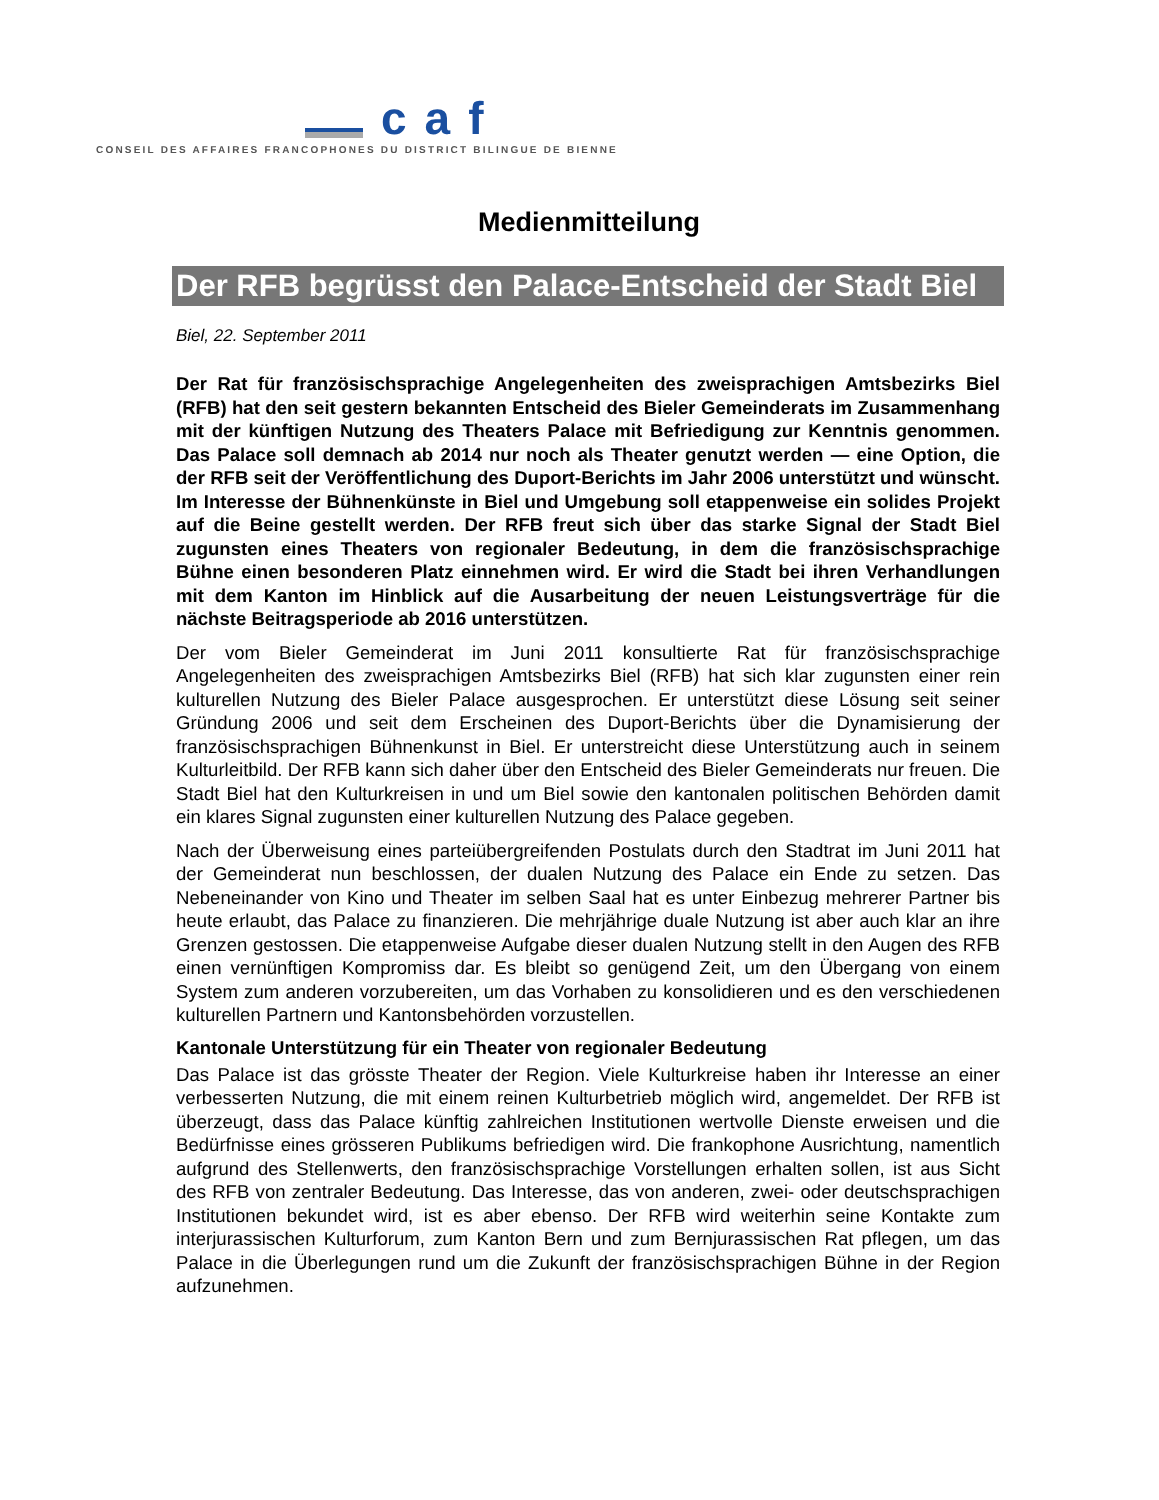caf
CONSEIL DES AFFAIRES FRANCOPHONES DU DISTRICT BILINGUE DE BIENNE
Medienmitteilung
Der RFB begrüsst den Palace-Entscheid der Stadt Biel
Biel, 22. September 2011
Der Rat für französischsprachige Angelegenheiten des zweisprachigen Amtsbezirks Biel (RFB) hat den seit gestern bekannten Entscheid des Bieler Gemeinderats im Zusammenhang mit der künftigen Nutzung des Theaters Palace mit Befriedigung zur Kenntnis genommen. Das Palace soll demnach ab 2014 nur noch als Theater genutzt werden — eine Option, die der RFB seit der Veröffentlichung des Duport-Berichts im Jahr 2006 unterstützt und wünscht. Im Interesse der Bühnenkünste in Biel und Umgebung soll etappenweise ein solides Projekt auf die Beine gestellt werden. Der RFB freut sich über das starke Signal der Stadt Biel zugunsten eines Theaters von regionaler Bedeutung, in dem die französischsprachige Bühne einen besonderen Platz einnehmen wird. Er wird die Stadt bei ihren Verhandlungen mit dem Kanton im Hinblick auf die Ausarbeitung der neuen Leistungsverträge für die nächste Beitragsperiode ab 2016 unterstützen.
Der vom Bieler Gemeinderat im Juni 2011 konsultierte Rat für französischsprachige Angelegenheiten des zweisprachigen Amtsbezirks Biel (RFB) hat sich klar zugunsten einer rein kulturellen Nutzung des Bieler Palace ausgesprochen. Er unterstützt diese Lösung seit seiner Gründung 2006 und seit dem Erscheinen des Duport-Berichts über die Dynamisierung der französischsprachigen Bühnenkunst in Biel. Er unterstreicht diese Unterstützung auch in seinem Kulturleitbild. Der RFB kann sich daher über den Entscheid des Bieler Gemeinderats nur freuen. Die Stadt Biel hat den Kulturkreisen in und um Biel sowie den kantonalen politischen Behörden damit ein klares Signal zugunsten einer kulturellen Nutzung des Palace gegeben.
Nach der Überweisung eines parteiübergreifenden Postulats durch den Stadtrat im Juni 2011 hat der Gemeinderat nun beschlossen, der dualen Nutzung des Palace ein Ende zu setzen. Das Nebeneinander von Kino und Theater im selben Saal hat es unter Einbezug mehrerer Partner bis heute erlaubt, das Palace zu finanzieren. Die mehrjährige duale Nutzung ist aber auch klar an ihre Grenzen gestossen. Die etappenweise Aufgabe dieser dualen Nutzung stellt in den Augen des RFB einen vernünftigen Kompromiss dar. Es bleibt so genügend Zeit, um den Übergang von einem System zum anderen vorzubereiten, um das Vorhaben zu konsolidieren und es den verschiedenen kulturellen Partnern und Kantonsbehörden vorzustellen.
Kantonale Unterstützung für ein Theater von regionaler Bedeutung
Das Palace ist das grösste Theater der Region. Viele Kulturkreise haben ihr Interesse an einer verbesserten Nutzung, die mit einem reinen Kulturbetrieb möglich wird, angemeldet. Der RFB ist überzeugt, dass das Palace künftig zahlreichen Institutionen wertvolle Dienste erweisen und die Bedürfnisse eines grösseren Publikums befriedigen wird. Die frankophone Ausrichtung, namentlich aufgrund des Stellenwerts, den französischsprachige Vorstellungen erhalten sollen, ist aus Sicht des RFB von zentraler Bedeutung. Das Interesse, das von anderen, zwei- oder deutschsprachigen Institutionen bekundet wird, ist es aber ebenso. Der RFB wird weiterhin seine Kontakte zum interjurassischen Kulturforum, zum Kanton Bern und zum Bernjurassischen Rat pflegen, um das Palace in die Überlegungen rund um die Zukunft der französischsprachigen Bühne in der Region aufzunehmen.